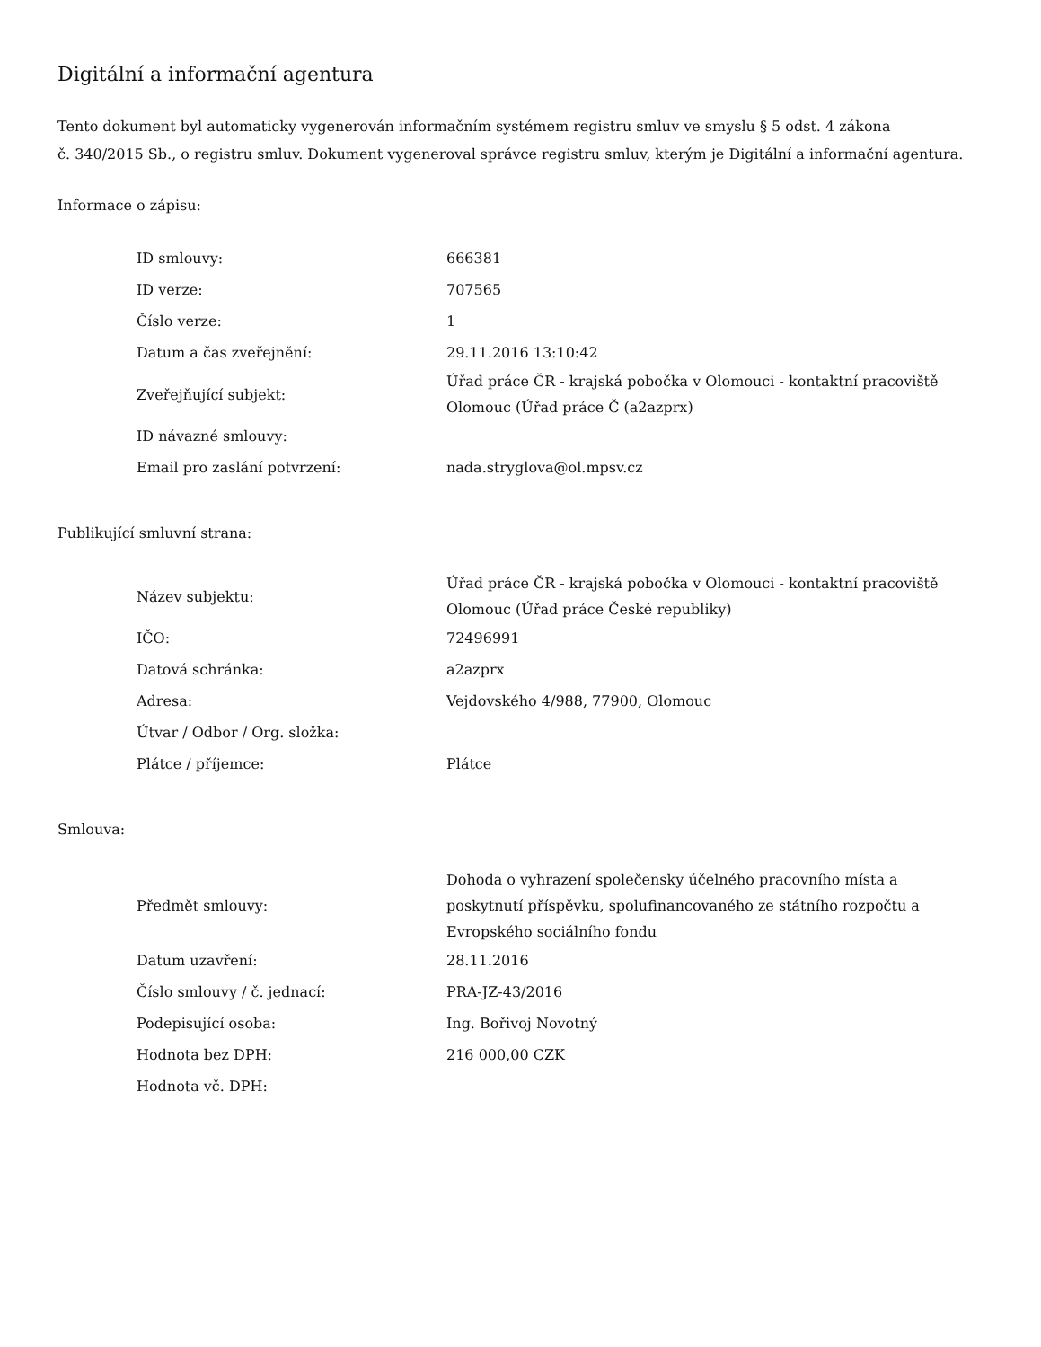Digitální a informační agentura
Tento dokument byl automaticky vygenerován informačním systémem registru smluv ve smyslu § 5 odst. 4 zákona
č. 340/2015 Sb., o registru smluv. Dokument vygeneroval správce registru smluv, kterým je Digitální a informační agentura.
Informace o zápisu:
| ID smlouvy: | 666381 |
| ID verze: | 707565 |
| Číslo verze: | 1 |
| Datum a čas zveřejnění: | 29.11.2016 13:10:42 |
| Zveřejňující subjekt: | Úřad práce ČR - krajská pobočka v Olomouci - kontaktní pracoviště Olomouc (Úřad práce Č (a2azprx) |
| ID návazné smlouvy: | |
| Email pro zaslání potvrzení: | nada.stryglova@ol.mpsv.cz |
Publikující smluvní strana:
| Název subjektu: | Úřad práce ČR - krajská pobočka v Olomouci - kontaktní pracoviště Olomouc (Úřad práce České republiky) |
| IČO: | 72496991 |
| Datová schránka: | a2azprx |
| Adresa: | Vejdovského 4/988, 77900, Olomouc |
| Útvar / Odbor / Org. složka: | |
| Plátce / příjemce: | Plátce |
Smlouva:
| Předmět smlouvy: | Dohoda o vyhrazení společensky účelného pracovního místa a poskytnutí příspěvku, spolufinancovaného ze státního rozpočtu a Evropského sociálního fondu |
| Datum uzavření: | 28.11.2016 |
| Číslo smlouvy / č. jednací: | PRA-JZ-43/2016 |
| Podepisující osoba: | Ing. Bořivoj Novotný |
| Hodnota bez DPH: | 216 000,00 CZK |
| Hodnota vč. DPH: | |